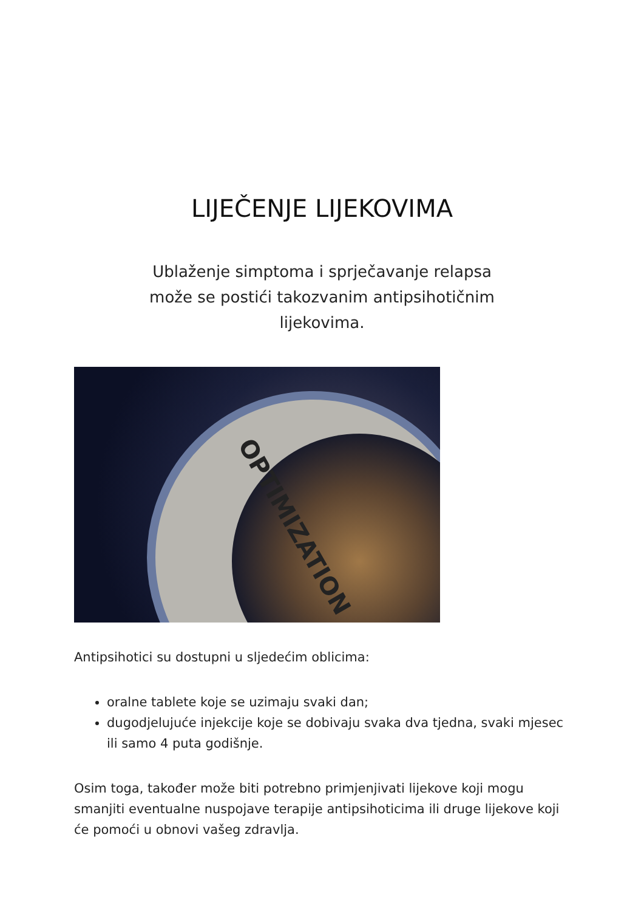LIJEČENJE LIJEKOVIMA
Ublaženje simptoma i sprječavanje relapsa može se postići takozvanim antipsihotičnim lijekovima.
OPTIMIZATION
Antipsihotici su dostupni u sljedećim oblicima:
oralne tablete koje se uzimaju svaki dan;
dugodjelujuće injekcije koje se dobivaju svaka dva tjedna, svaki mjesec ili samo 4 puta godišnje.
Osim toga, također može biti potrebno primjenjivati lijekove koji mogu smanjiti eventualne nuspojave terapije antipsihoticima ili druge lijekove koji će pomoći u obnovi vašeg zdravlja.